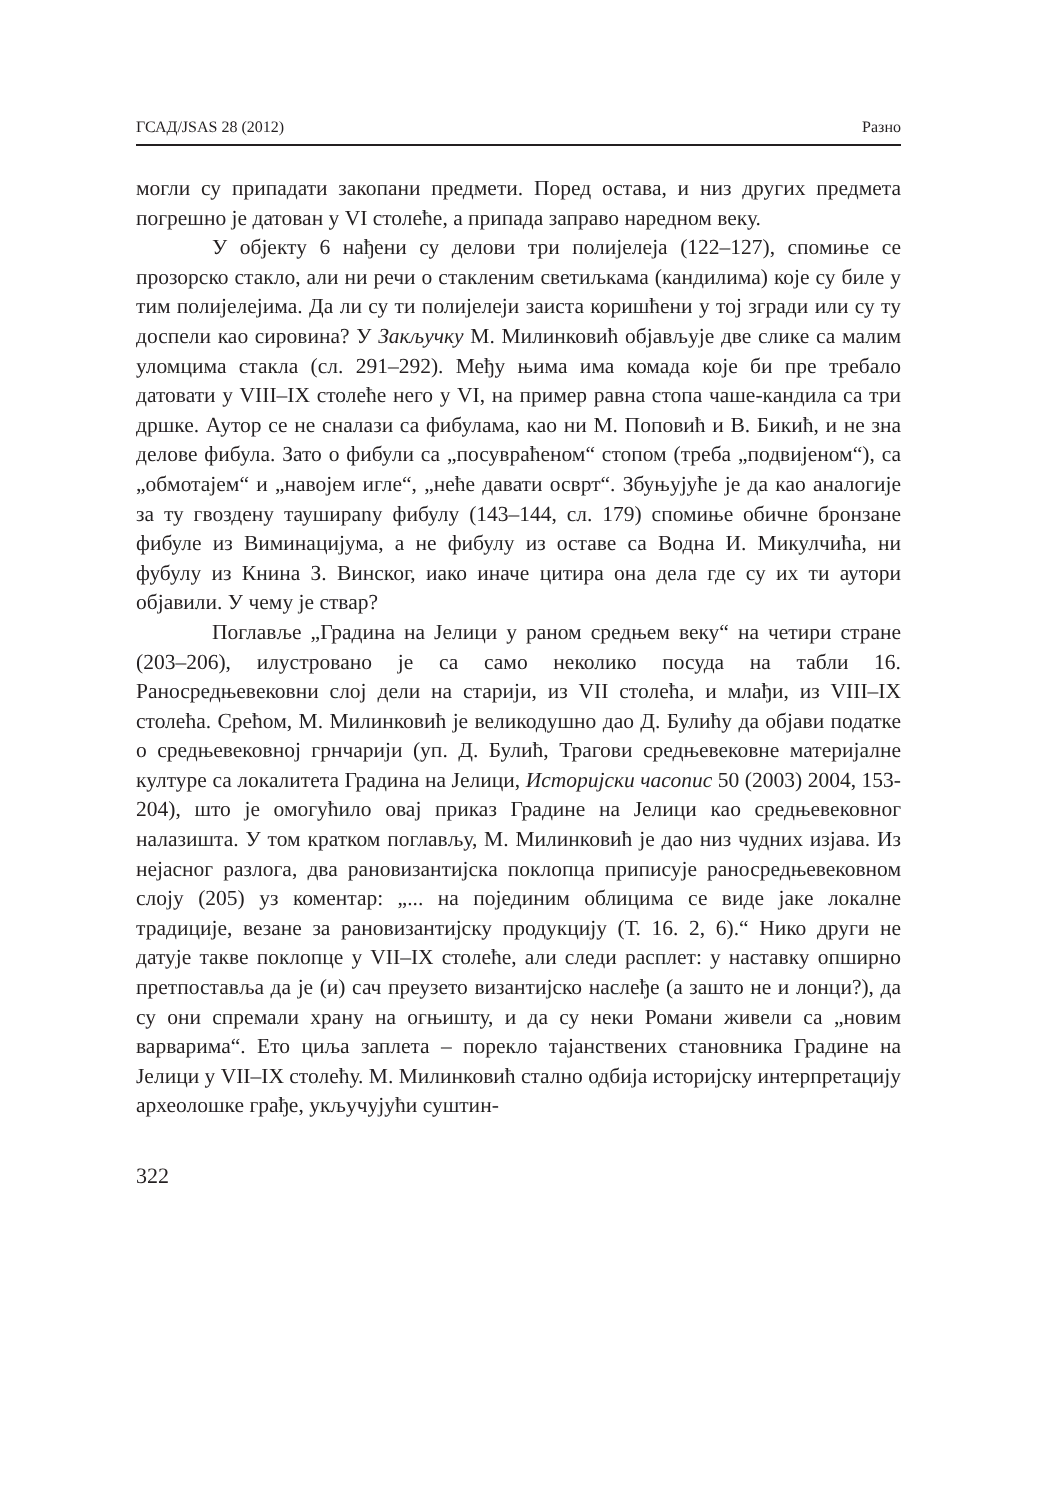ГСАД/JSAS 28 (2012) Разно
могли су припадати закопани предмети. Поред остава, и низ других предмета погрешно је датован у VI столеће, а припада заправо наредном веку.
У објекту 6 нађени су делови три полијелеја (122–127), спомиње се прозорско стакло, али ни речи о стакленим светиљкама (кандилима) које су биле у тим полијелејима. Да ли су ти полијелеји заиста коришћени у тој згради или су ту доспели као сировина? У Закључку М. Милинковић објављује две слике са малим уломцима стакла (сл. 291–292). Међу њима има комада које би пре требало датовати у VIII–IX столеће него у VI, на пример равна стопа чаше-кандила са три дршке. Аутор се не сналази са фибулама, као ни М. Поповић и В. Бикић, и не зна делове фибула. Зато о фибули са „посувраћеном“ стопом (треба „подвијеном“), са „обмотајем“ и „навојем игле“, „неће давати осврт“. Збуњујуће је да као аналогије за ту гвоздену таушираnу фибулу (143–144, сл. 179) спомиње обичне бронзане фибуле из Виминацијума, а не фибулу из оставе са Водна И. Микулчића, ни фубулу из Книна З. Винског, иако иначе цитира она дела где су их ти аутори објавили. У чему је ствар?
Поглавље „Градина на Јелици у раном средњем веку“ на четири стране (203–206), илустровано је са само неколико посуда на табли 16. Раносредњевековни слој дели на старији, из VII столећа, и млађи, из VIII–IX столећа. Срећом, М. Милинковић је великодушно дао Д. Булићу да објави податке о средњевековној грнчарији (уп. Д. Булић, Трагови средњевековне материјалне културе са локалитета Градина на Јелици, Историјски часопис 50 (2003) 2004, 153-204), што је омогућило овај приказ Градине на Јелици као средњевековног налазишта. У том кратком поглављу, М. Милинковић је дао низ чудних изјава. Из нејасног разлога, два рановизантијска поклопца приписује раносредњевековном слоју (205) уз коментар: „... на појединим облицима се виде јаке локалне традиције, везане за рановизантијску продукцију (Т. 16. 2, 6).“ Нико други не датује такве поклопце у VII–IX столеће, али следи расплет: у наставку опширно претпоставља да је (и) сач преузето византијско наслеђе (а зашто не и лонци?), да су они спремали храну на огњишту, и да су неки Романи живели са „новим варварима“. Ето циља заплета – порекло тајанствених становника Градине на Јелици у VII–IX столећу. М. Милинковић стално одбија историјску интерпретацију археолошке грађе, укључујући суштин-
322